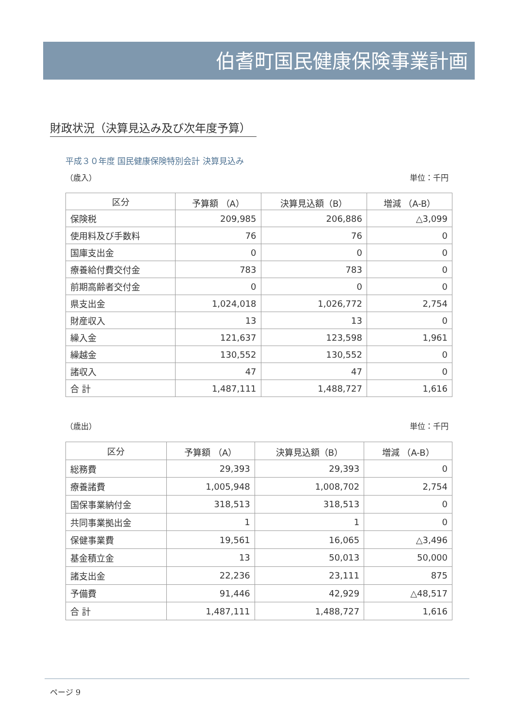伯耆町国民健康保険事業計画
財政状況（決算見込み及び次年度予算）
平成３０年度 国民健康保険特別会計 決算見込み
（歳入） 単位：千円
| 区分 | 予算額 （A） | 決算見込額（B） | 増減 （A-B） |
| --- | --- | --- | --- |
| 保険税 | 209,985 | 206,886 | △3,099 |
| 使用料及び手数料 | 76 | 76 | 0 |
| 国庫支出金 | 0 | 0 | 0 |
| 療養給付費交付金 | 783 | 783 | 0 |
| 前期高齢者交付金 | 0 | 0 | 0 |
| 県支出金 | 1,024,018 | 1,026,772 | 2,754 |
| 財産収入 | 13 | 13 | 0 |
| 繰入金 | 121,637 | 123,598 | 1,961 |
| 繰越金 | 130,552 | 130,552 | 0 |
| 諸収入 | 47 | 47 | 0 |
| 合 計 | 1,487,111 | 1,488,727 | 1,616 |
（歳出） 単位：千円
| 区分 | 予算額 （A） | 決算見込額（B） | 増減 （A-B） |
| --- | --- | --- | --- |
| 総務費 | 29,393 | 29,393 | 0 |
| 療養諸費 | 1,005,948 | 1,008,702 | 2,754 |
| 国保事業納付金 | 318,513 | 318,513 | 0 |
| 共同事業拠出金 | 1 | 1 | 0 |
| 保健事業費 | 19,561 | 16,065 | △3,496 |
| 基金積立金 | 13 | 50,013 | 50,000 |
| 諸支出金 | 22,236 | 23,111 | 875 |
| 予備費 | 91,446 | 42,929 | △48,517 |
| 合 計 | 1,487,111 | 1,488,727 | 1,616 |
ページ 9